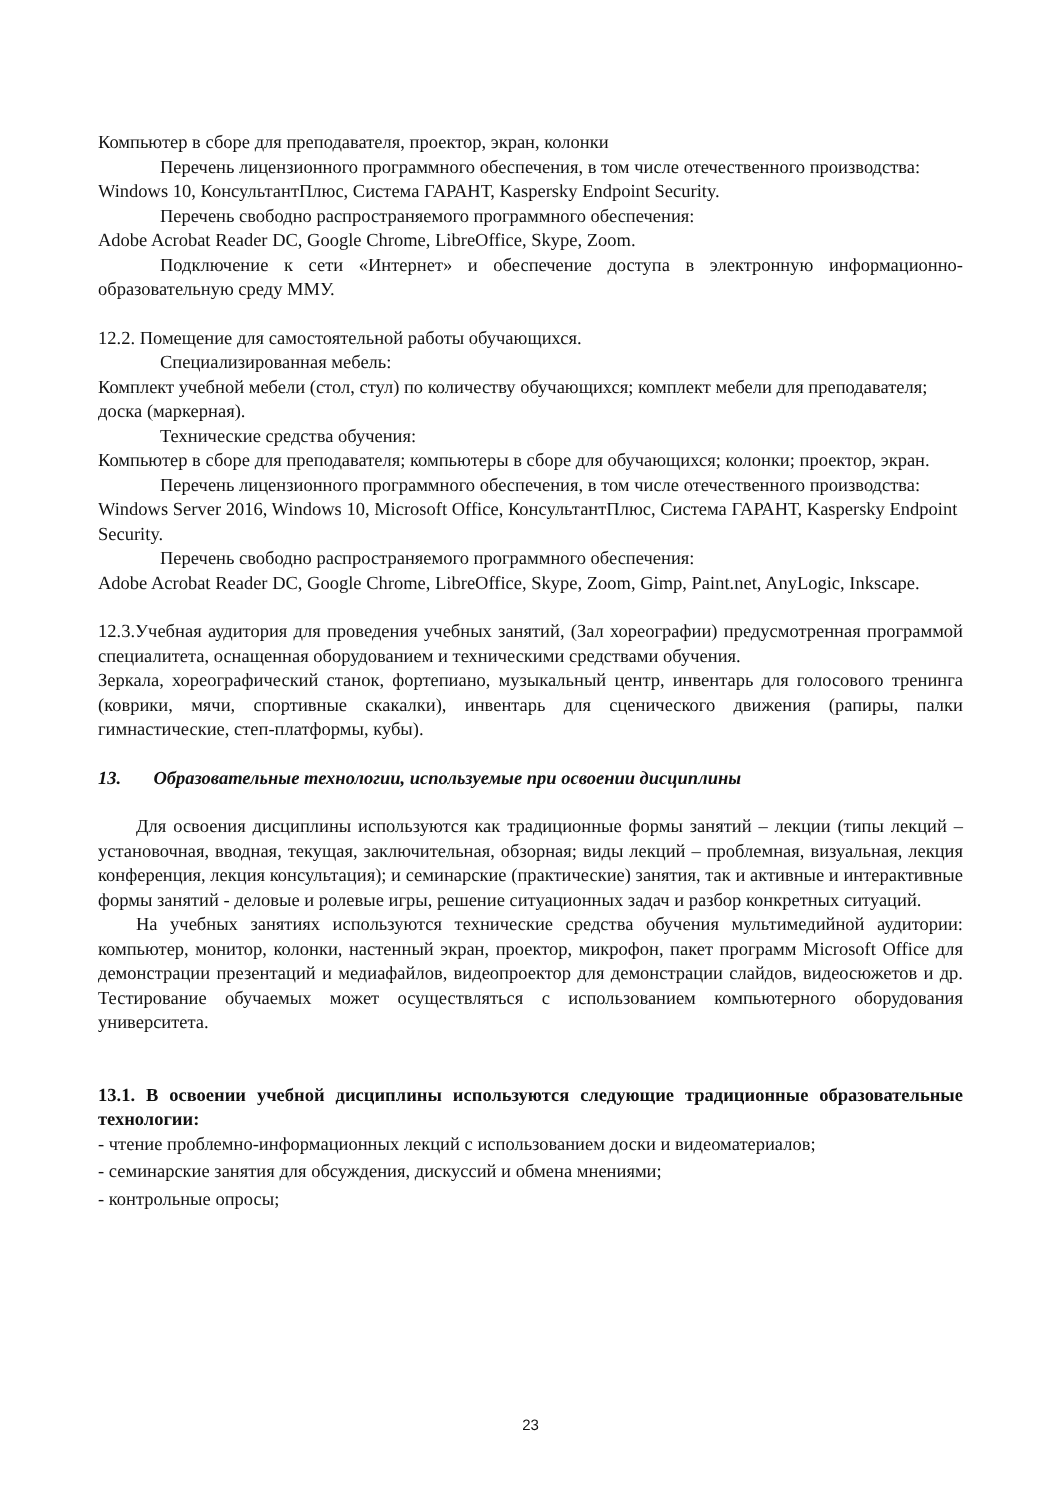Компьютер в сборе для преподавателя, проектор, экран, колонки
Перечень лицензионного программного обеспечения, в том числе отечественного производства:
Windows 10, КонсультантПлюс, Система ГАРАНТ, Kaspersky Endpoint Security.
Перечень свободно распространяемого программного обеспечения:
Adobe Acrobat Reader DC, Google Chrome, LibreOffice, Skype, Zoom.
Подключение к сети «Интернет» и обеспечение доступа в электронную информационно-образовательную среду ММУ.
12.2. Помещение для самостоятельной работы обучающихся.
Специализированная мебель:
Комплект учебной мебели (стол, стул) по количеству обучающихся; комплект мебели для преподавателя; доска (маркерная).
Технические средства обучения:
Компьютер в сборе для преподавателя; компьютеры в сборе для обучающихся; колонки; проектор, экран.
Перечень лицензионного программного обеспечения, в том числе отечественного производства:
Windows Server 2016, Windows 10, Microsoft Office, КонсультантПлюс, Система ГАРАНТ, Kaspersky Endpoint Security.
Перечень свободно распространяемого программного обеспечения:
Adobe Acrobat Reader DC, Google Chrome, LibreOffice, Skype, Zoom, Gimp, Paint.net, AnyLogic, Inkscape.
12.3.Учебная аудитория для проведения учебных занятий, (Зал хореографии) предусмотренная программой специалитета, оснащенная оборудованием и техническими средствами обучения.
Зеркала, хореографический станок, фортепиано, музыкальный центр, инвентарь для голосового тренинга (коврики, мячи, спортивные скакалки), инвентарь для сценического движения (рапиры, палки гимнастические, степ-платформы, кубы).
13. Образовательные технологии, используемые при освоении дисциплины
Для освоения дисциплины используются как традиционные формы занятий – лекции (типы лекций – установочная, вводная, текущая, заключительная, обзорная; виды лекций – проблемная, визуальная, лекция конференция, лекция консультация); и семинарские (практические) занятия, так и активные и интерактивные формы занятий - деловые и ролевые игры, решение ситуационных задач и разбор конкретных ситуаций.
На учебных занятиях используются технические средства обучения мультимедийной аудитории: компьютер, монитор, колонки, настенный экран, проектор, микрофон, пакет программ Microsoft Office для демонстрации презентаций и медиафайлов, видеопроектор для демонстрации слайдов, видеосюжетов и др. Тестирование обучаемых может осуществляться с использованием компьютерного оборудования университета.
13.1. В освоении учебной дисциплины используются следующие традиционные образовательные технологии:
- чтение проблемно-информационных лекций с использованием доски и видеоматериалов;
- семинарские занятия для обсуждения, дискуссий и обмена мнениями;
- контрольные опросы;
23